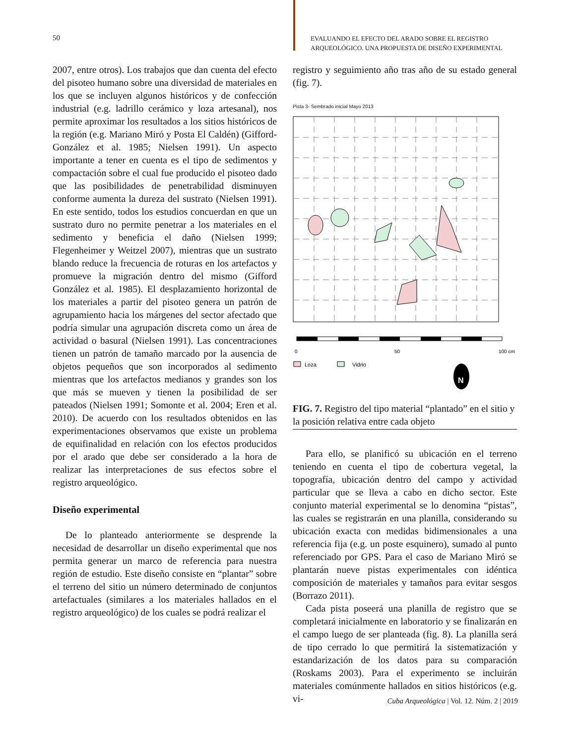50
EVALUANDO EL EFECTO DEL ARADO SOBRE EL REGISTRO
ARQUEOLÓGICO. UNA PROPUESTA DE DISEÑO EXPERIMENTAL
2007, entre otros). Los trabajos que dan cuenta del efecto del pisoteo humano sobre una diversidad de materiales en los que se incluyen algunos históricos y de confección industrial (e.g. ladrillo cerámico y loza artesanal), nos permite aproximar los resultados a los sitios históricos de la región (e.g. Mariano Miró y Posta El Caldén) (Gifford-González et al. 1985; Nielsen 1991). Un aspecto importante a tener en cuenta es el tipo de sedimentos y compactación sobre el cual fue producido el pisoteo dado que las posibilidades de penetrabilidad disminuyen conforme aumenta la dureza del sustrato (Nielsen 1991). En este sentido, todos los estudios concuerdan en que un sustrato duro no permite penetrar a los materiales en el sedimento y beneficia el daño (Nielsen 1999; Flegenheimer y Weitzel 2007), mientras que un sustrato blando reduce la frecuencia de roturas en los artefactos y promueve la migración dentro del mismo (Gifford González et al. 1985). El desplazamiento horizontal de los materiales a partir del pisoteo genera un patrón de agrupamiento hacia los márgenes del sector afectado que podría simular una agrupación discreta como un área de actividad o basural (Nielsen 1991). Las concentraciones tienen un patrón de tamaño marcado por la ausencia de objetos pequeños que son incorporados al sedimento mientras que los artefactos medianos y grandes son los que más se mueven y tienen la posibilidad de ser pateados (Nielsen 1991; Somonte et al. 2004; Eren et al. 2010). De acuerdo con los resultados obtenidos en las experimentaciones observamos que existe un problema de equifinalidad en relación con los efectos producidos por el arado que debe ser considerado a la hora de realizar las interpretaciones de sus efectos sobre el registro arqueológico.
Diseño experimental
De lo planteado anteriormente se desprende la necesidad de desarrollar un diseño experimental que nos permita generar un marco de referencia para nuestra región de estudio. Este diseño consiste en “plantar” sobre el terreno del sitio un número determinado de conjuntos artefactuales (similares a los materiales hallados en el registro arqueológico) de los cuales se podrá realizar el
registro y seguimiento año tras año de su estado general (fig. 7).
Pista 3- Sembrado inicial Mayo 2013
0
50
100 cm
Loza
Vidrio
N
FIG. 7. Registro del tipo material “plantado” en el sitio y la posición relativa entre cada objeto
Para ello, se planificó su ubicación en el terreno teniendo en cuenta el tipo de cobertura vegetal, la topografía, ubicación dentro del campo y actividad particular que se lleva a cabo en dicho sector. Este conjunto material experimental se lo denomina “pistas”, las cuales se registrarán en una planilla, considerando su ubicación exacta con medidas bidimensionales a una referencia fija (e.g. un poste esquinero), sumado al punto referenciado por GPS. Para el caso de Mariano Miró se plantarán nueve pistas experimentales con idéntica composición de materiales y tamaños para evitar sesgos (Borrazo 2011).
Cada pista poseerá una planilla de registro que se completará inicialmente en laboratorio y se finalizarán en el campo luego de ser planteada (fig. 8). La planilla será de tipo cerrado lo que permitirá la sistematización y estandarización de los datos para su comparación (Roskams 2003). Para el experimento se incluirán materiales comúnmente hallados en sitios históricos (e.g. vi-
Cuba Arqueológica | Vol. 12. Núm. 2 | 2019